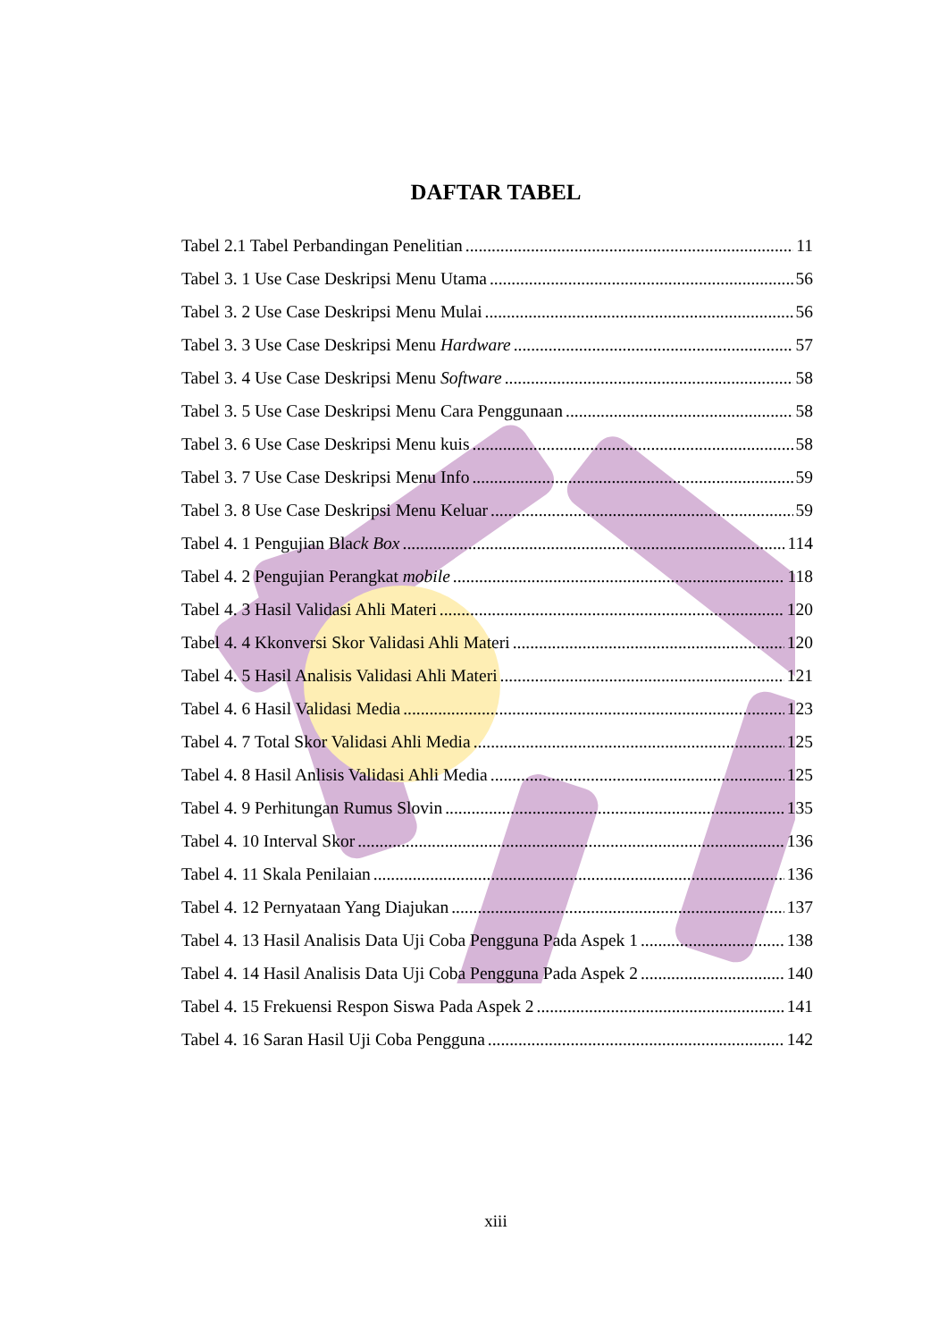DAFTAR TABEL
Tabel 2.1 Tabel Perbandingan Penelitian 11
Tabel 3. 1 Use Case Deskripsi Menu Utama 56
Tabel 3. 2 Use Case Deskripsi Menu Mulai 56
Tabel 3. 3 Use Case Deskripsi Menu Hardware 57
Tabel 3. 4 Use Case Deskripsi Menu Software 58
Tabel 3. 5 Use Case Deskripsi Menu Cara Penggunaan 58
Tabel 3. 6 Use Case Deskripsi Menu kuis 58
Tabel 3. 7 Use Case Deskripsi Menu Info 59
Tabel 3. 8 Use Case Deskripsi Menu Keluar 59
Tabel 4. 1 Pengujian Black Box 114
Tabel 4. 2 Pengujian Perangkat mobile 118
Tabel 4. 3 Hasil Validasi Ahli Materi 120
Tabel 4. 4 Kkonversi Skor Validasi Ahli Materi 120
Tabel 4. 5 Hasil Analisis Validasi Ahli Materi 121
Tabel 4. 6 Hasil Validasi Media 123
Tabel 4. 7 Total Skor Validasi Ahli Media 125
Tabel 4. 8 Hasil Anlisis Validasi Ahli Media 125
Tabel 4. 9 Perhitungan Rumus Slovin 135
Tabel 4. 10 Interval Skor 136
Tabel 4. 11 Skala Penilaian 136
Tabel 4. 12 Pernyataan Yang Diajukan 137
Tabel 4. 13 Hasil Analisis Data Uji Coba Pengguna Pada Aspek 1 138
Tabel 4. 14 Hasil Analisis Data Uji Coba Pengguna Pada Aspek 2 140
Tabel 4. 15 Frekuensi Respon Siswa Pada Aspek 2 141
Tabel 4. 16 Saran Hasil Uji Coba Pengguna 142
xiii